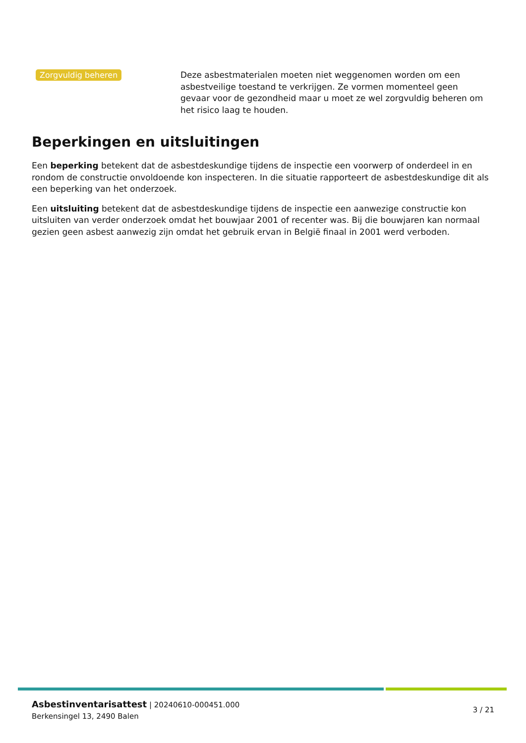Zorgvuldig beheren
Deze asbestmaterialen moeten niet weggenomen worden om een asbestveilige toestand te verkrijgen. Ze vormen momenteel geen gevaar voor de gezondheid maar u moet ze wel zorgvuldig beheren om het risico laag te houden.
Beperkingen en uitsluitingen
Een beperking betekent dat de asbestdeskundige tijdens de inspectie een voorwerp of onderdeel in en rondom de constructie onvoldoende kon inspecteren. In die situatie rapporteert de asbestdeskundige dit als een beperking van het onderzoek.
Een uitsluiting betekent dat de asbestdeskundige tijdens de inspectie een aanwezige constructie kon uitsluiten van verder onderzoek omdat het bouwjaar 2001 of recenter was. Bij die bouwjaren kan normaal gezien geen asbest aanwezig zijn omdat het gebruik ervan in België finaal in 2001 werd verboden.
Asbestinventarisattest | 20240610-000451.000
Berkensingel 13, 2490 Balen
3 / 21